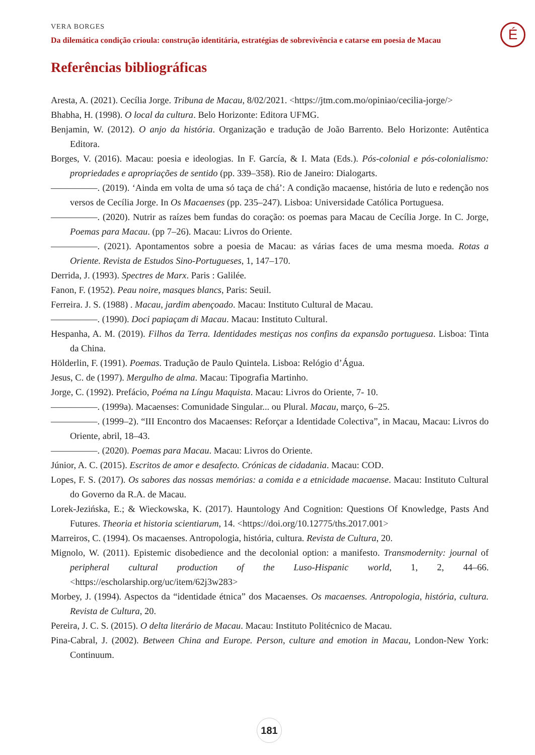VERA BORGES
Da dilemática condição crioula: construção identitária, estratégias de sobrevivência e catarse em poesia de Macau
É
Referências bibliográficas
Aresta, A. (2021). Cecília Jorge. Tribuna de Macau, 8/02/2021. <https://jtm.com.mo/opiniao/cecilia-jorge/>
Bhabha, H. (1998). O local da cultura. Belo Horizonte: Editora UFMG.
Benjamin, W. (2012). O anjo da história. Organização e tradução de João Barrento. Belo Horizonte: Autêntica Editora.
Borges, V. (2016). Macau: poesia e ideologias. In F. García, & I. Mata (Eds.). Pós-colonial e pós-colonialismo: propriedades e apropriações de sentido (pp. 339–358). Rio de Janeiro: Dialogarts.
—————. (2019). ‘Ainda em volta de uma só taça de chá’: A condição macaense, história de luto e redenção nos versos de Cecília Jorge. In Os Macaenses (pp. 235–247). Lisboa: Universidade Católica Portuguesa.
—————. (2020). Nutrir as raízes bem fundas do coração: os poemas para Macau de Cecília Jorge. In C. Jorge, Poemas para Macau. (pp 7–26). Macau: Livros do Oriente.
—————. (2021). Apontamentos sobre a poesia de Macau: as várias faces de uma mesma moeda. Rotas a Oriente. Revista de Estudos Sino-Portugueses, 1, 147–170.
Derrida, J. (1993). Spectres de Marx. Paris : Galilée.
Fanon, F. (1952). Peau noire, masques blancs, Paris: Seuil.
Ferreira. J. S. (1988) . Macau, jardim abençoado. Macau: Instituto Cultural de Macau.
—————. (1990). Doci papiaçam di Macau. Macau: Instituto Cultural.
Hespanha, A. M. (2019). Filhos da Terra. Identidades mestiças nos confins da expansão portuguesa. Lisboa: Tinta da China.
Hölderlin, F. (1991). Poemas. Tradução de Paulo Quintela. Lisboa: Relógio d’Água.
Jesus, C. de (1997). Mergulho de alma. Macau: Tipografia Martinho.
Jorge, C. (1992). Prefácio, Poéma na Língu Maquista. Macau: Livros do Oriente, 7- 10.
—————. (1999a). Macaenses: Comunidade Singular... ou Plural. Macau, março, 6–25.
—————. (1999–2). “III Encontro dos Macaenses: Reforçar a Identidade Colectiva”, in Macau, Macau: Livros do Oriente, abril, 18–43.
—————. (2020). Poemas para Macau. Macau: Livros do Oriente.
Júnior, A. C. (2015). Escritos de amor e desafecto. Crónicas de cidadania. Macau: COD.
Lopes, F. S. (2017). Os sabores das nossas memórias: a comida e a etnicidade macaense. Macau: Instituto Cultural do Governo da R.A. de Macau.
Lorek-Jezińska, E.; & Wieckowska, K. (2017). Hauntology And Cognition: Questions Of Knowledge, Pasts And Futures. Theoria et historia scientiarum, 14. <https://doi.org/10.12775/ths.2017.001>
Marreiros, C. (1994). Os macaenses. Antropologia, história, cultura. Revista de Cultura, 20.
Mignolo, W. (2011). Epistemic disobedience and the decolonial option: a manifesto. Transmodernity: journal of peripheral cultural production of the Luso-Hispanic world, 1, 2, 44–66. <https://escholarship.org/uc/item/62j3w283>
Morbey, J. (1994). Aspectos da “identidade étnica” dos Macaenses. Os macaenses. Antropologia, história, cultura. Revista de Cultura, 20.
Pereira, J. C. S. (2015). O delta literário de Macau. Macau: Instituto Politécnico de Macau.
Pina-Cabral, J. (2002). Between China and Europe. Person, culture and emotion in Macau, London-New York: Continuum.
181